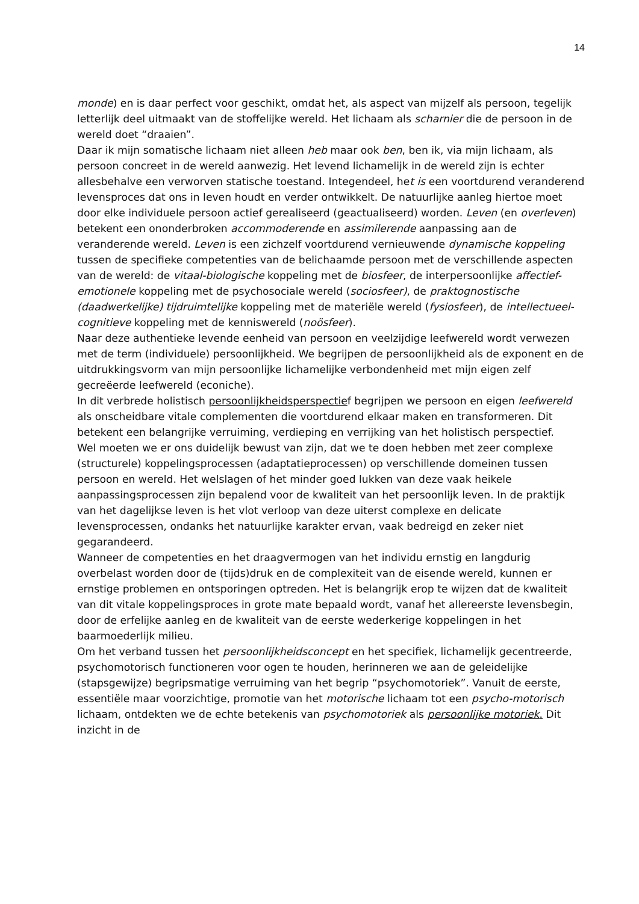14
monde) en is daar perfect voor geschikt, omdat het, als aspect van mijzelf als persoon, tegelijk letterlijk deel uitmaakt van de stoffelijke wereld. Het lichaam als scharnier die de persoon in de wereld doet “draaien”.
Daar ik mijn somatische lichaam niet alleen heb maar ook ben, ben ik, via mijn lichaam, als persoon concreet in de wereld aanwezig. Het levend lichamelijk in de wereld zijn is echter allesbehalve een verworven statische toestand. Integendeel, het is een voortdurend veranderend levensproces dat ons in leven houdt en verder ontwikkelt. De natuurlijke aanleg hiertoe moet door elke individuele persoon actief gerealiseerd (geactualiseerd) worden. Leven (en overleven) betekent een ononderbroken accommoderende en assimilerende aanpassing aan de veranderende wereld. Leven is een zichzelf voortdurend vernieuwende dynamische koppeling tussen de specifieke competenties van de belichaamde persoon met de verschillende aspecten van de wereld: de vitaal-biologische koppeling met de biosfeer, de interpersoonlijke affectief-emotionele koppeling met de psychosociale wereld (sociosfeer), de praktognostische (daadwerkelijke) tijdruimtelijke koppeling met de materiële wereld (fysiosfeer), de intellectueel-cognitieve koppeling met de kenniswereld (noösfeer).
Naar deze authentieke levende eenheid van persoon en veelzijdige leefwereld wordt verwezen met de term (individuele) persoonlijkheid. We begrijpen de persoonlijkheid als de exponent en de uitdrukkingsvorm van mijn persoonlijke lichamelijke verbondenheid met mijn eigen zelf gecreëerde leefwereld (econiche).
In dit verbrede holistisch persoonlijkheidsperspectief begrijpen we persoon en eigen leefwereld als onscheidbare vitale complementen die voortdurend elkaar maken en transformeren. Dit betekent een belangrijke verruiming, verdieping en verrijking van het holistisch perspectief.
Wel moeten we er ons duidelijk bewust van zijn, dat we te doen hebben met zeer complexe (structurele) koppelingsprocessen (adaptatieprocessen) op verschillende domeinen tussen persoon en wereld. Het welslagen of het minder goed lukken van deze vaak heikele aanpassingsprocessen zijn bepalend voor de kwaliteit van het persoonlijk leven. In de praktijk van het dagelijkse leven is het vlot verloop van deze uiterst complexe en delicate levensprocessen, ondanks het natuurlijke karakter ervan, vaak bedreigd en zeker niet gegarandeerd.
Wanneer de competenties en het draagvermogen van het individu ernstig en langdurig overbelast worden door de (tijds)druk en de complexiteit van de eisende wereld, kunnen er ernstige problemen en ontsporingen optreden. Het is belangrijk erop te wijzen dat de kwaliteit van dit vitale koppelingsproces in grote mate bepaald wordt, vanaf het allereerste levensbegin, door de erfelijke aanleg en de kwaliteit van de eerste wederkerige koppelingen in het baarmoederlijk milieu.
Om het verband tussen het persoonlijkheidsconcept en het specifiek, lichamelijk gecentreerde, psychomotorisch functioneren voor ogen te houden, herinneren we aan de geleidelijke (stapsgewijze) begripsmatige verruiming van het begrip “psychomotoriek”. Vanuit de eerste, essentiële maar voorzichtige, promotie van het motorische lichaam tot een psycho-motorisch lichaam, ontdekten we de echte betekenis van psychomotoriek als persoonlijke motoriek. Dit inzicht in de